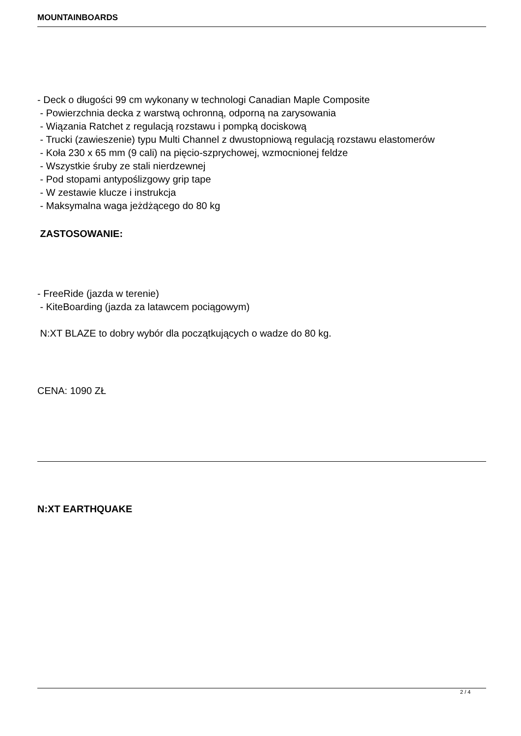MOUNTAINBOARDS
- Deck o długości 99 cm wykonany w technologi Canadian Maple Composite
- Powierzchnia decka z warstwą ochronną, odporną na zarysowania
- Wiązania Ratchet z regulacją rozstawu i pompką dociskową
- Trucki (zawieszenie) typu Multi Channel z dwustopniową regulacją rozstawu elastomerów
- Koła 230 x 65 mm (9 cali) na pięcio-szprychowej, wzmocnionej feldze
- Wszystkie śruby ze stali nierdzewnej
- Pod stopami antypoślizgowy grip tape
- W zestawie klucze i instrukcja
- Maksymalna waga jeżdżącego do 80 kg
ZASTOSOWANIE:
- FreeRide (jazda w terenie)
- KiteBoarding (jazda za latawcem pociągowym)
N:XT BLAZE to dobry wybór dla początkujących o wadze do 80 kg.
CENA: 1090 ZŁ
N:XT EARTHQUAKE
2 / 4